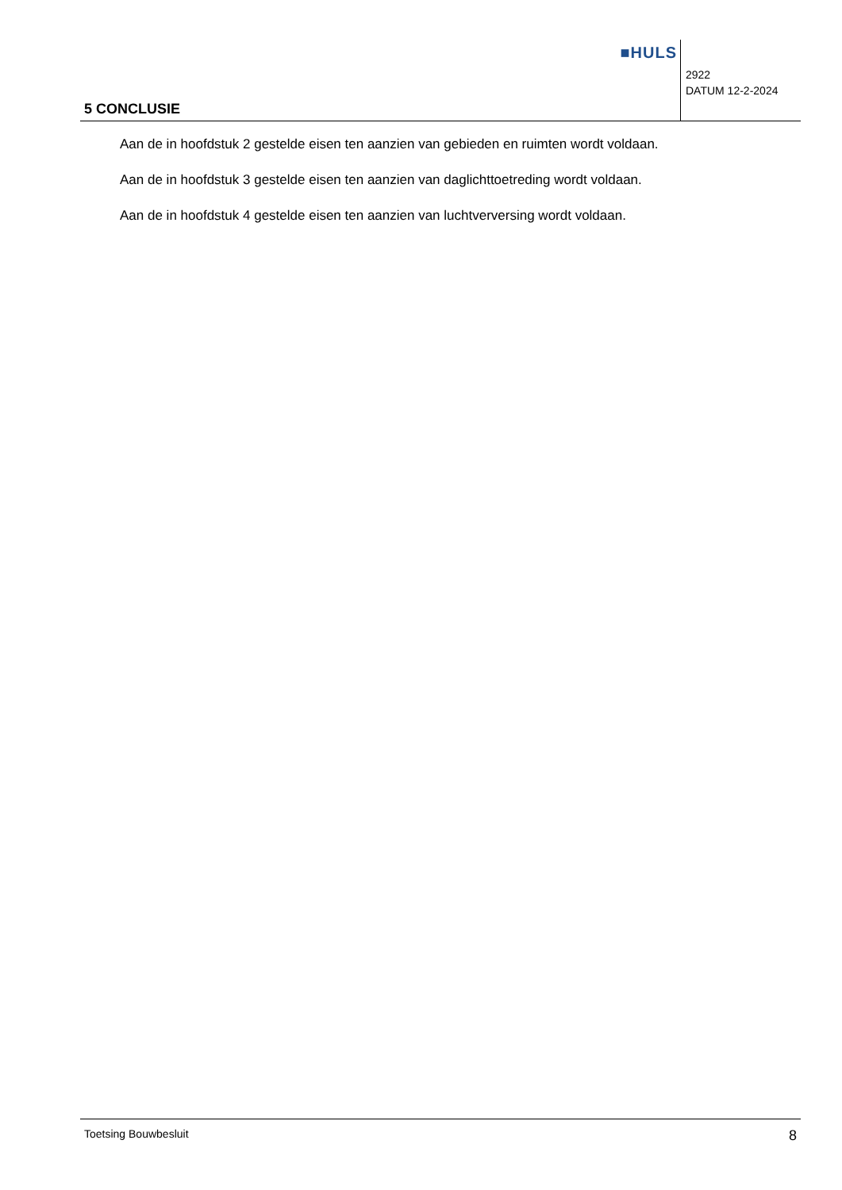■HULS
5 CONCLUSIE
2922
DATUM 12-2-2024
Aan de in hoofdstuk 2 gestelde eisen ten aanzien van gebieden en ruimten wordt voldaan.
Aan de in hoofdstuk 3 gestelde eisen ten aanzien van daglichttoetreding wordt voldaan.
Aan de in hoofdstuk 4 gestelde eisen ten aanzien van luchtverversing wordt voldaan.
Toetsing Bouwbesluit 8